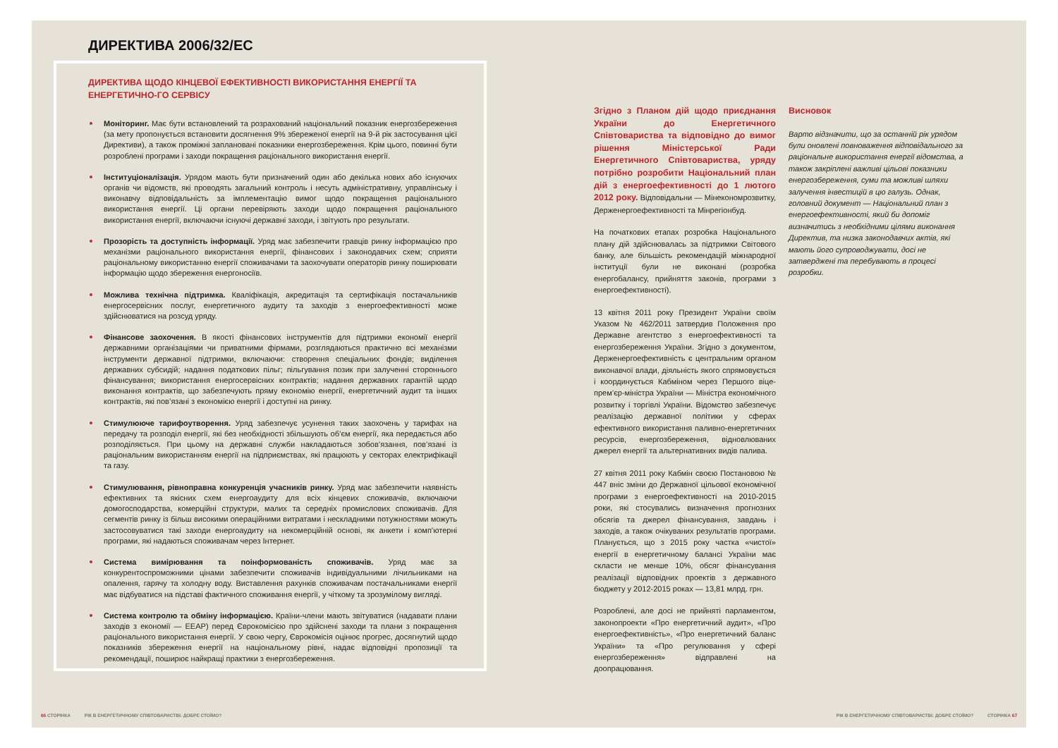ДИРЕКТИВА 2006/32/ЕС
ДИРЕКТИВА ЩОДО КІНЦЕВОЇ ЕФЕКТИВНОСТІ ВИКОРИСТАННЯ ЕНЕРГІЇ ТА ЕНЕРГЕТИЧНО-ГО СЕРВІСУ
Моніторинг. Має бути встановлений та розрахований національний показник енергозбереження (за мету пропонується встановити досягнення 9% збереженої енергії на 9-й рік застосування цієї Директиви), а також проміжні заплановані показники енергозбереження. Крім цього, повинні бути розроблені програми і заходи покращення раціонального використання енергії.
Інституціоналізація. Урядом мають бути призначений один або декілька нових або існуючих органів чи відомств, які проводять загальний контроль і несуть адміністративну, управлінську і виконавчу відповідальність за імплементацію вимог щодо покращення раціонального використання енергії. Ці органи перевіряють заходи щодо покращення раціонального використання енергії, включаючи існуючі державні заходи, і звітують про результати.
Прозорість та доступність інформації. Уряд має забезпечити гравців ринку інформацією про механізми раціонального використання енергії, фінансових і законодавчих схем; сприяти раціональному використанню енергії споживачами та заохочувати операторів ринку поширювати інформацію щодо збереження енергоносіїв.
Можлива технічна підтримка. Кваліфікація, акредитація та сертифікація постачальників енергосервісних послуг, енергетичного аудиту та заходів з енергоефективності може здійснюватися на розсуд уряду.
Фінансове заохочення. В якості фінансових інструментів для підтримки економії енергії державними організаціями чи приватними фірмами, розглядаються практично всі механізми інструменти державної підтримки, включаючи: створення спеціальних фондів; виділення державних субсидій; надання податкових пільг; пільгування позик при залученні стороннього фінансування; використання енергосервісних контрактів; надання державних гарантій щодо виконання контрактів, що забезпечують пряму економію енергії, енергетичний аудит та інших контрактів, які пов’язані з економією енергії і доступні на ринку.
Стимулююче тарифоутворення. Уряд забезпечує усунення таких заохочень у тарифах на передачу та розподіл енергії, які без необхідності збільшують об’єм енергії, яка передається або розподіляється. При цьому на державні служби накладаються зобов’язання, пов’язані із раціональним використанням енергії на підприємствах, які працюють у секторах електрифікації та газу.
Стимулювання, рівноправна конкуренція учасників ринку. Уряд має забезпечити наявність ефективних та якісних схем енергоаудиту для всіх кінцевих споживачів, включаючи домогосподарства, комерційні структури, малих та середніх промислових споживачів. Для сегментів ринку із більш високими операційними витратами і нескладними потужностями можуть застосовуватися такі заходи енергоаудиту на некомерційній основі, як анкети і комп’ютерні програми, які надаються споживачам через Інтернет.
Система вимірювання та поінформованість споживачів. Уряд має за конкурентоспроможними цінами забезпечити споживачів індивідуальними лічильниками на опалення, гарячу та холодну воду. Виставлення рахунків споживачам постачальниками енергії має відбуватися на підставі фактичного споживання енергії, у чіткому та зрозумілому вигляді.
Система контролю та обміну інформацією. Країни-члени мають звітуватися (надавати плани заходів з економії — ЕЕАР) перед Єврокомісією про здійснені заходи та плани з покращення раціонального використання енергії. У свою чергу, Єврокомісія оцінює прогрес, досягнутий щодо показників збереження енергії на національному рівні, надає відповідні пропозиції та рекомендації, поширює найкращі практики з енергозбереження.
Згідно з Планом дій щодо приєднання України до Енергетичного Співтовариства та відповідно до вимог рішення Міністерської Ради Енергетичного Співтовариства, уряду потрібно розробити Національний план дій з енергоефективності до 1 лютого 2012 року. Відповідальни — Мінекономрозвитку, Держенергоефективності та Мінрегіонбуд.
На початкових етапах розробка Національного плану дій здійснювалась за підтримки Світового банку, але більшість рекомендацій міжнародної інституції були не виконані (розробка енергобалансу, прийняття законів, програми з енергоефективності).
13 квітня 2011 року Президент України своїм Указом № 462/2011 затвердив Положення про Державне агентство з енергоефективності та енергозбереження України. Згідно з документом, Держенергоефективність є центральним органом виконавчої влади, діяльність якого спрямовується і координується Кабміном через Першого віце-прем’єр-міністра України — Міністра економічного розвитку і торгівлі України. Відомство забезпечує реалізацію державної політики у сферах ефективного використання паливно-енергетичних ресурсів, енергозбереження, відновлюваних джерел енергії та альтернативних видів палива.
27 квітня 2011 року Кабмін своєю Постановою № 447 вніс зміни до Державної цільової економічної програми з енергоефективності на 2010-2015 роки, які стосувались визначення прогнозних обсягів та джерел фінансування, завдань і заходів, а також очікуваних результатів програми. Планується, що з 2015 року частка «чистої» енергії в енергетичному балансі України має скласти не менше 10%, обсяг фінансування реалізації відповідних проектів з державного бюджету у 2012-2015 роках — 13,81 млрд. грн.
Розроблені, але досі не прийняті парламентом, законопроекти «Про енергетичний аудит», «Про енергоефективність», «Про енергетичний баланс України» та «Про регулювання у сфері енергозбереження» відправлені на доопрацювання.
Висновок
Варто відзначити, що за останній рік урядом були оновлені повноваження відповідального за раціональне використання енергії відомства, а також закріплені важливі цільові показники енергозбереження, суми та можливі шляхи залучення інвестицій в цю галузь. Однак, головний документ — Національний план з енергоефективності, який би допоміг визначитись з необхідними цілями виконання Директив, та низка законодавчих актів, які мають його супроводжувати, досі не затверджені та перебувають в процесі розробки.
66 СТОРІНКА РІК В ЕНЕРГЕТИЧНОМУ СПІВТОВАРИСТВІ: ДОБРЕ СТОЇМО?
РІК В ЕНЕРГЕТИЧНОМУ СПІВТОВАРИСТВІ: ДОБРЕ СТОЇМО? СТОРІНКА 67